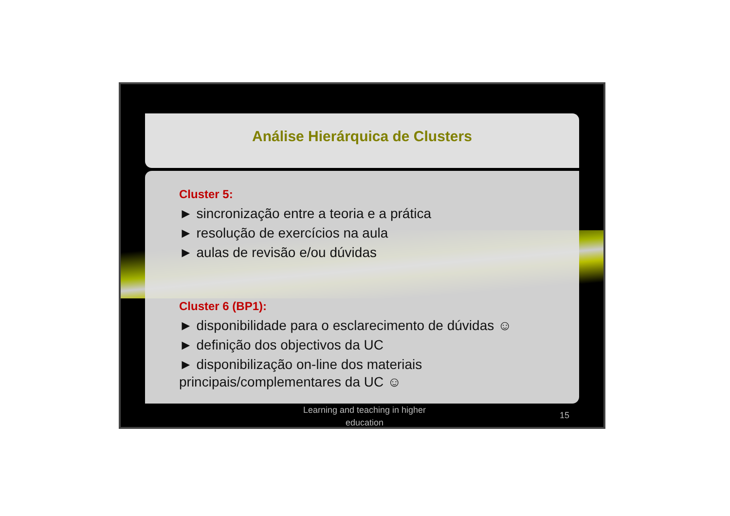Análise Hierárquica de Clusters
Cluster 5:
► sincronização entre a teoria e a prática
► resolução de exercícios na aula
► aulas de revisão e/ou dúvidas
Cluster 6 (BP1):
► disponibilidade para o esclarecimento de dúvidas ☺
► definição dos objectivos da UC
► disponibilização on-line dos materiais principais/complementares da UC ☺
Learning and teaching in higher
education
15